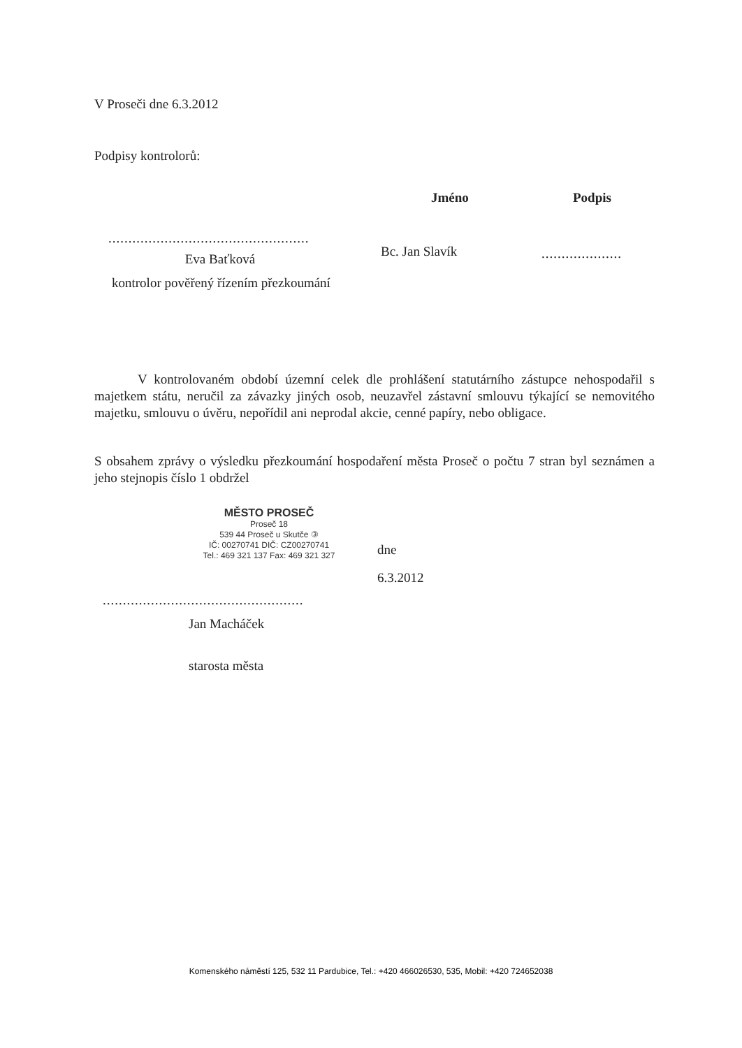V Proseči dne 6.3.2012
Podpisy kontrolorů:
..................................................
Eva Baťková
kontrolor pověřený řízením přezkoumání
Jméno
Bc. Jan Slavík
Podpis
....................
V kontrolovaném období územní celek dle prohlášení statutárního zástupce nehospodařil s majetkem státu, neručil za závazky jiných osob, neuzavřel zástavní smlouvu týkající se nemovitého majetku, smlouvu o úvěru, nepořídil ani neprodal akcie, cenné papíry, nebo obligace.
S obsahem zprávy o výsledku přezkoumání hospodaření města Proseč o počtu 7 stran byl seznámen a jeho stejnopis číslo 1 obdržel
MĚSTO PROSEČ
Proseč 18
539 44 Proseč u Skutče ③
IČ: 00270741 DIČ: CZ00270741
Tel.: 469 321 137 Fax: 469 321 327
..................................................
Jan Macháček
starosta města
dne
6.3.2012
Komenského náměstí 125, 532 11 Pardubice, Tel.: +420 466026530, 535, Mobil: +420 724652038